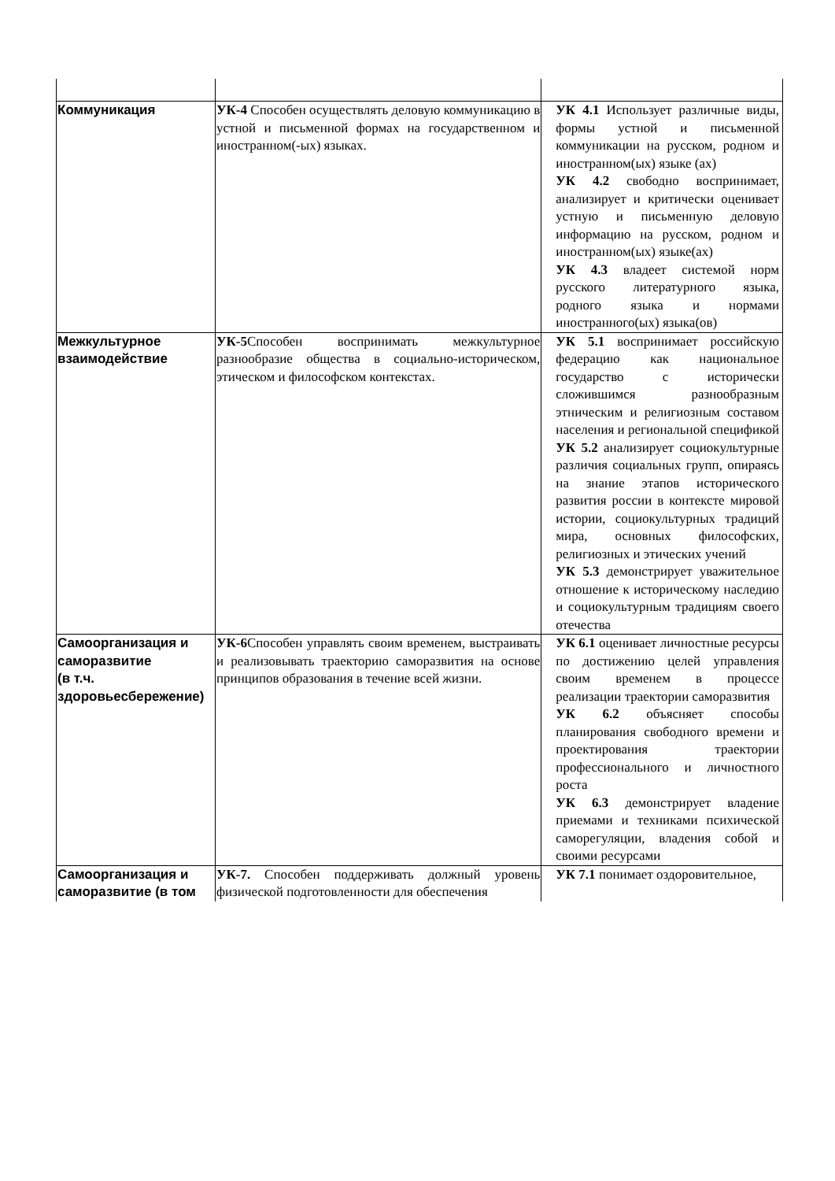| Коммуникация | УК-4 Способен осуществлять деловую коммуникацию в устной и письменной формах на государственном и иностранном(-ых) языках. | УК 4.1 Использует различные виды, формы устной и письменной коммуникации на русском, родном и иностранном(ых) языке (ах) УК 4.2 свободно воспринимает, анализирует и критически оценивает устную и письменную деловую информацию на русском, родном и иностранном(ых) языке(ах) УК 4.3 владеет системой норм русского литературного языка, родного языка и нормами иностранного(ых) языка(ов) |
| Межкультурное взаимодействие | УК-5 Способен воспринимать межкультурное разнообразие общества в социально-историческом, этическом и философском контекстах. | УК 5.1 воспринимает российскую федерацию как национальное государство с исторически сложившимся разнообразным этническим и религиозным составом населения и региональной спецификой УК 5.2 анализирует социокультурные различия социальных групп, опираясь на знание этапов исторического развития россии в контексте мировой истории, социокультурных традиций мира, основных философских, религиозных и этических учений УК 5.3 демонстрирует уважительное отношение к историческому наследию и социокультурным традициям своего отечества |
| Самоорганизация и саморазвитие (в т.ч. здоровьесбережение) | УК-6 Способен управлять своим временем, выстраивать и реализовывать траекторию саморазвития на основе принципов образования в течение всей жизни. | УК 6.1 оценивает личностные ресурсы по достижению целей управления своим временем в процессе реализации траектории саморазвития УК 6.2 объясняет способы планирования свободного времени и проектирования траектории профессионального и личностного роста УК 6.3 демонстрирует владение приемами и техниками психической саморегуляции, владения собой и своими ресурсами |
| Самоорганизация и саморазвитие (в том | УК-7. Способен поддерживать должный уровень физической подготовленности для обеспечения | УК 7.1 понимает оздоровительное, |